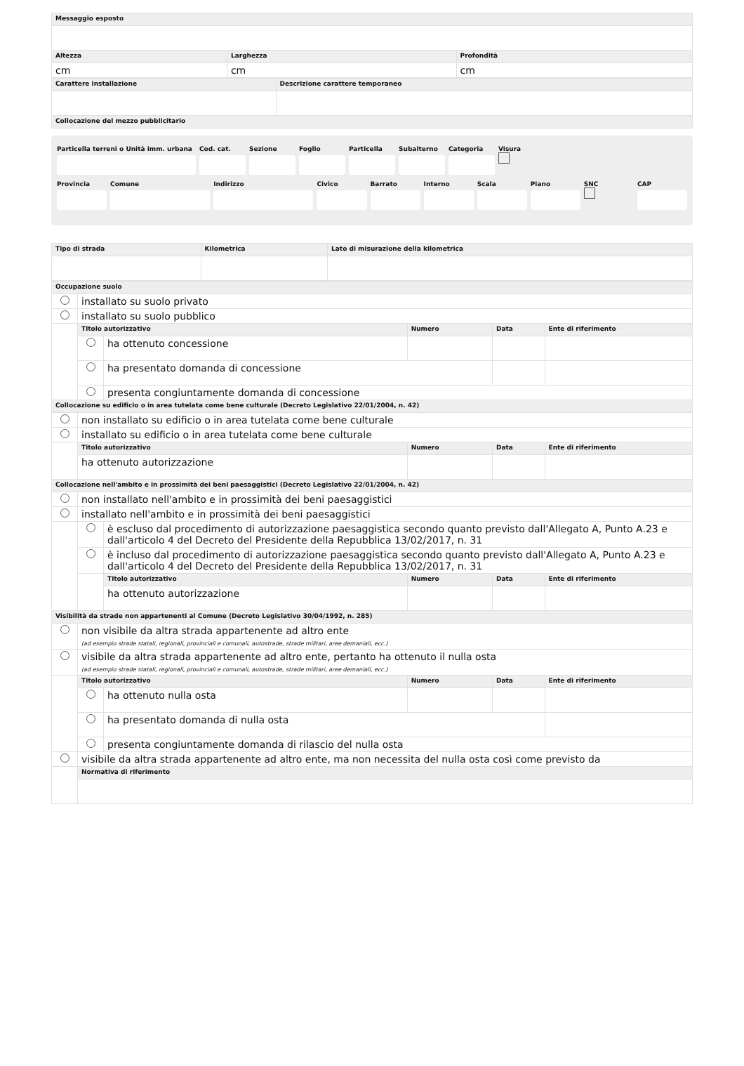| Messaggio esposto | | |
| Altezza | Larghezza | Profondità |
| cm | cm | cm |
| Carattere installazione | Descrizione carattere temporaneo |
| Collocazione del mezzo pubblicitario | |
Particella terreni o Unità imm. urbana
Cod. cat. Sezione Foglio Particella Subalterno Categoria Visura
Provincia Comune Indirizzo Civico Barrato Interno Scala Piano SNC
CAP
| Tipo di strada | Kilometrica | Lato di misurazione della kilometrica |
| Occupazione suolo | | | | | |
| | installato su suolo privato | | | | |
| | installato su suolo pubblico | | | | |
| | Titolo autorizzativo | | Numero | Data | Ente di riferimento |
| | | ha ottenuto concessione | | | |
| | | ha presentato domanda di concessione | | | |
| | | presenta congiuntamente domanda di concessione | | | |
| Collocazione su edificio o in area tutelata come bene culturale (Decreto Legislativo 22/01/2004, n. 42) | | | | | |
| | non installato su edificio o in area tutelata come bene culturale | | | | |
| | installato su edificio o in area tutelata come bene culturale | | | | |
| | Titolo autorizzativo | | Numero | Data | Ente di riferimento |
| | ha ottenuto autorizzazione | | | | |
| Collocazione nell'ambito e in prossimità dei beni paesaggistici (Decreto Legislativo 22/01/2004, n. 42) | | | | | |
| | non installato nell'ambito e in prossimità dei beni paesaggistici | | | | |
| | installato nell'ambito e in prossimità dei beni paesaggistici | | | | |
| | | è escluso dal procedimento di autorizzazione paesaggistica secondo quanto previsto dall'Allegato A, Punto A.23 e dall'articolo 4 del Decreto del Presidente della Repubblica 13/02/2017, n. 31 | | | |
| | | è incluso dal procedimento di autorizzazione paesaggistica secondo quanto previsto dall'Allegato A, Punto A.23 e dall'articolo 4 del Decreto del Presidente della Repubblica 13/02/2017, n. 31 | | | |
| | | Titolo autorizzativo | Numero | Data | Ente di riferimento |
| | | ha ottenuto autorizzazione | | | |
| Visibilità da strade non appartenenti al Comune (Decreto Legislativo 30/04/1992, n. 285) | | | | | |
| | non visibile da altra strada appartenente ad altro ente (ad esempio strade statali, regionali, provinciali e comunali, autostrade, strade militari, aree demaniali, ecc.) | | | | |
| | visibile da altra strada appartenente ad altro ente, pertanto ha ottenuto il nulla osta (ad esempio strade statali, regionali, provinciali e comunali, autostrade, strade militari, aree demaniali, ecc.) | | | | |
| | Titolo autorizzativo | | Numero | Data | Ente di riferimento |
| | | ha ottenuto nulla osta | | | |
| | | ha presentato domanda di nulla osta | | | |
| | | presenta congiuntamente domanda di rilascio del nulla osta | | | |
| | visibile da altra strada appartenente ad altro ente, ma non necessita del nulla osta così come previsto da | | | | |
| | Normativa di riferimento | | | | |